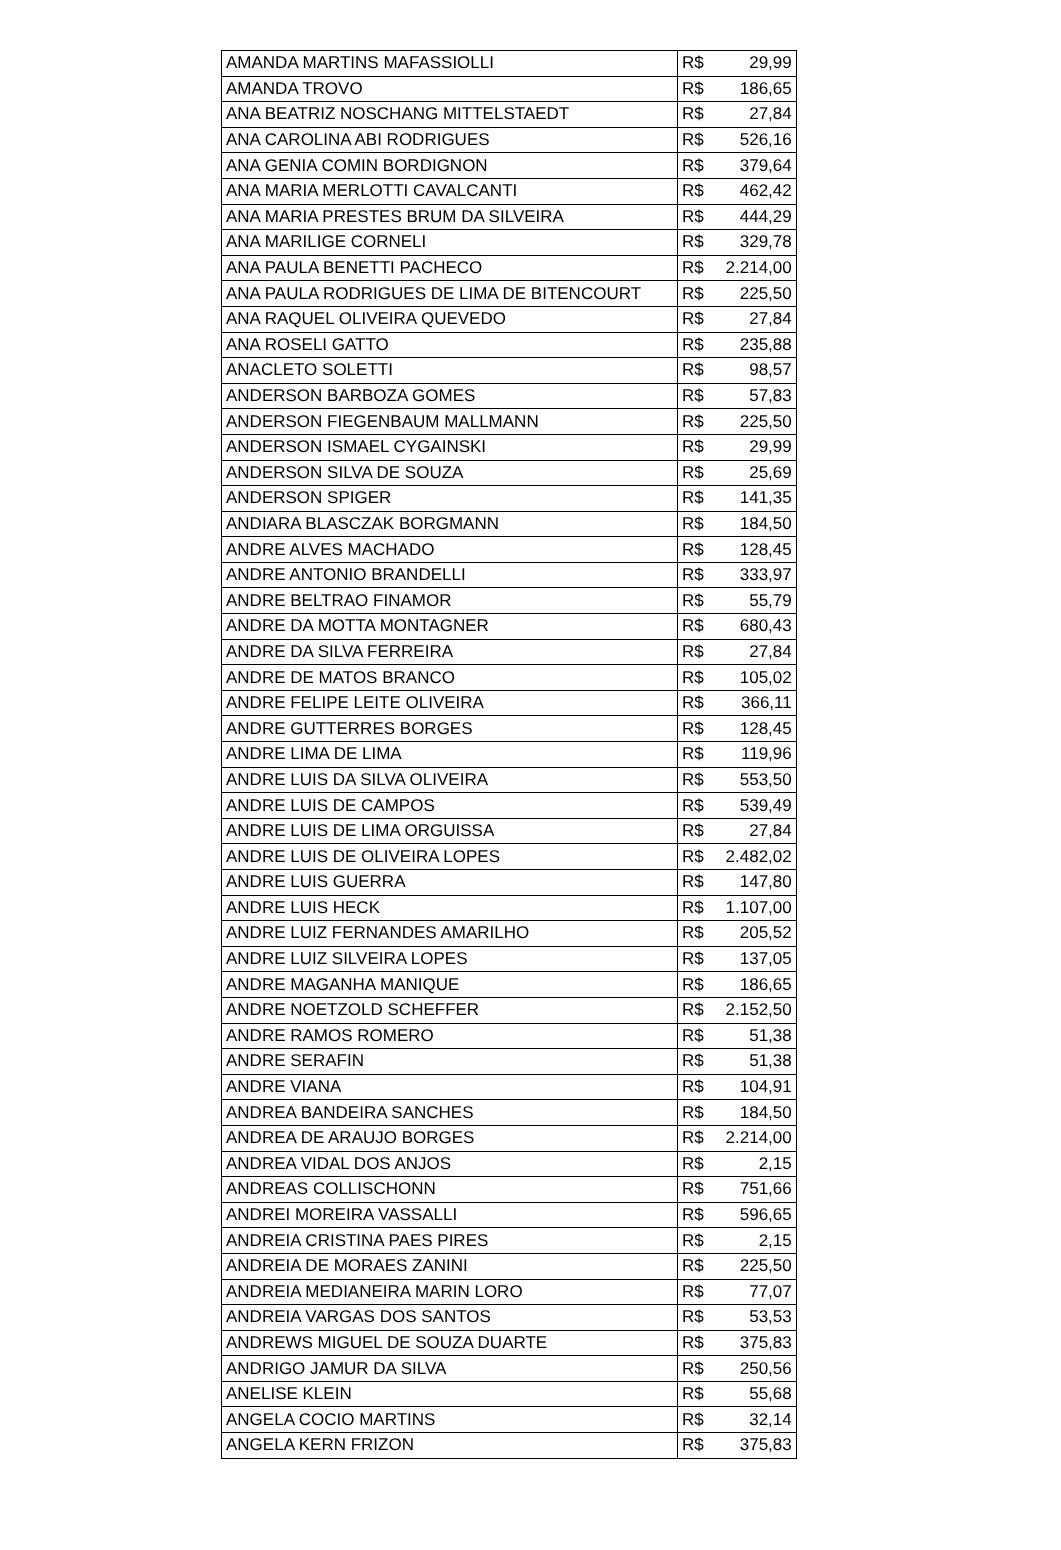| AMANDA MARTINS MAFASSIOLLI | R$ | 29,99 |
| AMANDA TROVO | R$ | 186,65 |
| ANA BEATRIZ NOSCHANG MITTELSTAEDT | R$ | 27,84 |
| ANA CAROLINA ABI RODRIGUES | R$ | 526,16 |
| ANA GENIA COMIN BORDIGNON | R$ | 379,64 |
| ANA MARIA MERLOTTI CAVALCANTI | R$ | 462,42 |
| ANA MARIA PRESTES BRUM DA SILVEIRA | R$ | 444,29 |
| ANA MARILIGE CORNELI | R$ | 329,78 |
| ANA PAULA BENETTI PACHECO | R$ | 2.214,00 |
| ANA PAULA RODRIGUES DE LIMA DE BITENCOURT | R$ | 225,50 |
| ANA RAQUEL OLIVEIRA QUEVEDO | R$ | 27,84 |
| ANA ROSELI GATTO | R$ | 235,88 |
| ANACLETO SOLETTI | R$ | 98,57 |
| ANDERSON BARBOZA GOMES | R$ | 57,83 |
| ANDERSON FIEGENBAUM MALLMANN | R$ | 225,50 |
| ANDERSON ISMAEL CYGAINSKI | R$ | 29,99 |
| ANDERSON SILVA DE SOUZA | R$ | 25,69 |
| ANDERSON SPIGER | R$ | 141,35 |
| ANDIARA BLASCZAK BORGMANN | R$ | 184,50 |
| ANDRE ALVES MACHADO | R$ | 128,45 |
| ANDRE ANTONIO BRANDELLI | R$ | 333,97 |
| ANDRE BELTRAO FINAMOR | R$ | 55,79 |
| ANDRE DA MOTTA MONTAGNER | R$ | 680,43 |
| ANDRE DA SILVA FERREIRA | R$ | 27,84 |
| ANDRE DE MATOS BRANCO | R$ | 105,02 |
| ANDRE FELIPE LEITE OLIVEIRA | R$ | 366,11 |
| ANDRE GUTTERRES BORGES | R$ | 128,45 |
| ANDRE LIMA DE LIMA | R$ | 119,96 |
| ANDRE LUIS DA SILVA OLIVEIRA | R$ | 553,50 |
| ANDRE LUIS DE CAMPOS | R$ | 539,49 |
| ANDRE LUIS DE LIMA ORGUISSA | R$ | 27,84 |
| ANDRE LUIS DE OLIVEIRA LOPES | R$ | 2.482,02 |
| ANDRE LUIS GUERRA | R$ | 147,80 |
| ANDRE LUIS HECK | R$ | 1.107,00 |
| ANDRE LUIZ FERNANDES AMARILHO | R$ | 205,52 |
| ANDRE LUIZ SILVEIRA LOPES | R$ | 137,05 |
| ANDRE MAGANHA MANIQUE | R$ | 186,65 |
| ANDRE NOETZOLD SCHEFFER | R$ | 2.152,50 |
| ANDRE RAMOS ROMERO | R$ | 51,38 |
| ANDRE SERAFIN | R$ | 51,38 |
| ANDRE VIANA | R$ | 104,91 |
| ANDREA BANDEIRA SANCHES | R$ | 184,50 |
| ANDREA DE ARAUJO BORGES | R$ | 2.214,00 |
| ANDREA VIDAL DOS ANJOS | R$ | 2,15 |
| ANDREAS COLLISCHONN | R$ | 751,66 |
| ANDREI MOREIRA VASSALLI | R$ | 596,65 |
| ANDREIA CRISTINA PAES PIRES | R$ | 2,15 |
| ANDREIA DE MORAES ZANINI | R$ | 225,50 |
| ANDREIA MEDIANEIRA MARIN LORO | R$ | 77,07 |
| ANDREIA VARGAS DOS SANTOS | R$ | 53,53 |
| ANDREWS MIGUEL DE SOUZA DUARTE | R$ | 375,83 |
| ANDRIGO JAMUR DA SILVA | R$ | 250,56 |
| ANELISE KLEIN | R$ | 55,68 |
| ANGELA COCIO MARTINS | R$ | 32,14 |
| ANGELA KERN FRIZON | R$ | 375,83 |